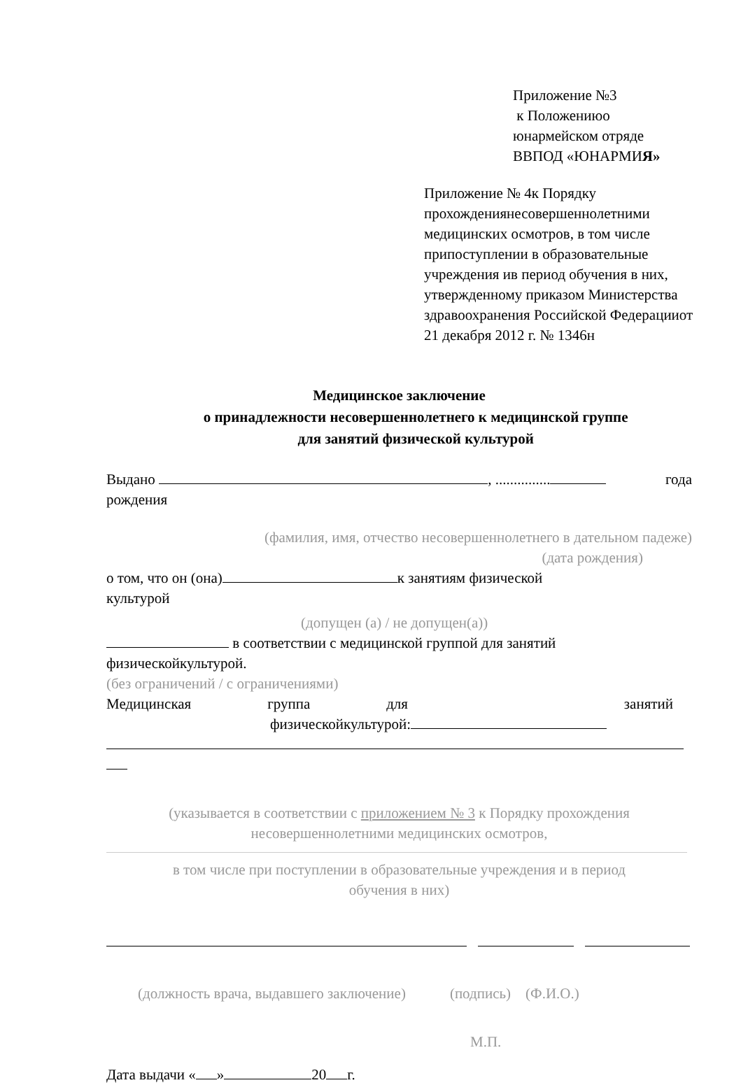Приложение №3
к Положениюо
юнармейском отряде
ВВПОД «ЮНАРМИЯ»
Приложение № 4к Порядку прохождениянесовершеннолетними медицинских осмотров, в том числе припоступлении в образовательные учреждения ив период обучения в них, утвержденному приказом Министерства здравоохранения Российской Федерацииот 21 декабря 2012 г. № 1346н
Медицинское заключение
о принадлежности несовершеннолетнего к медицинской группе
для занятий физической культурой
Выдано , ............... года
рождения
(фамилия, имя, отчество несовершеннолетнего в дательном падеже)
(дата рождения)
о том, что он (она) к занятиям физической
культурой
(допущен (а) / не допущен(а))
в соответствии с медицинской группой для занятий
физическойкультурой.
(без ограничений / с ограничениями)
Медицинская группа для занятий
физическойкультурой:
(указывается в соответствии с приложением № 3 к Порядку прохождения
несовершеннолетними медицинских осмотров,
в том числе при поступлении в образовательные учреждения и в период
обучения в них)
(должность врача, выдавшего заключение) (подпись) (Ф.И.О.)
М.П.
Дата выдачи « » 20 г.